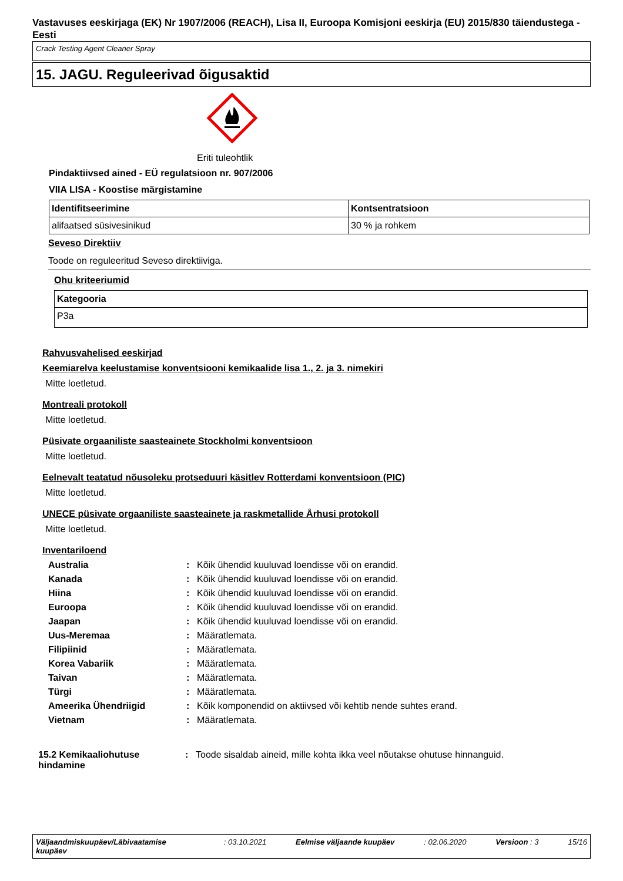Vastavuses eeskirjaga (EK) Nr 1907/2006 (REACH), Lisa II, Euroopa Komisjoni eeskirja (EU) 2015/830 täiendustega - Eesti
Crack Testing Agent Cleaner Spray
15. JAGU. Reguleerivad õigusaktid
Eriti tuleohtlik
Pindaktiivsed ained - EÜ regulatsioon nr. 907/2006
VIIA LISA - Koostise märgistamine
| Identifitseerimine | Kontsentratsioon |
| --- | --- |
| alifaatsed süsivesinikud | 30 % ja rohkem |
Seveso Direktiiv
Toode on reguleeritud Seveso direktiiviga.
Ohu kriteeriumid
| Kategooria |
| --- |
| P3a |
Rahvusvahelised eeskirjad
Keemiarelva keelustamise konventsiooni kemikaalide lisa 1., 2. ja 3. nimekiri
Mitte loetletud.
Montreali protokoll
Mitte loetletud.
Püsivate orgaaniliste saasteainete Stockholmi konventsioon
Mitte loetletud.
Eelnevalt teatatud nõusoleku protseduuri käsitlev Rotterdami konventsioon (PIC)
Mitte loetletud.
UNECE püsivate orgaaniliste saasteainete ja raskmetallide Århusi protokoll
Mitte loetletud.
Inventariloend
| Australia | : | Kõik ühendid kuuluvad loendisse või on erandid. |
| Kanada | : | Kõik ühendid kuuluvad loendisse või on erandid. |
| Hiina | : | Kõik ühendid kuuluvad loendisse või on erandid. |
| Euroopa | : | Kõik ühendid kuuluvad loendisse või on erandid. |
| Jaapan | : | Kõik ühendid kuuluvad loendisse või on erandid. |
| Uus-Meremaa | : | Määratlemata. |
| Filipiinid | : | Määratlemata. |
| Korea Vabariik | : | Määratlemata. |
| Taivan | : | Määratlemata. |
| Türgi | : | Määratlemata. |
| Ameerika Ühendriigid | : | Kõik komponendid on aktiivsed või kehtib nende suhtes erand. |
| Vietnam | : | Määratlemata. |
15.2 Kemikaaliohutuse hindamine
: Toode sisaldab aineid, mille kohta ikka veel nõutakse ohutuse hinnanguid.
Väljaandmiskuupäev/Läbivaatamise kuupäev : 03.10.2021 Eelmise väljaande kuupäev : 02.06.2020 Versioon : 3 15/16